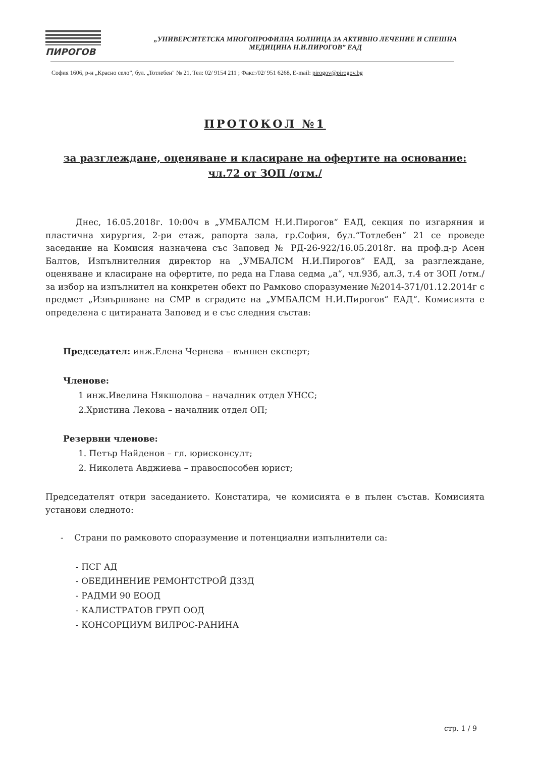ПИРОГОВ
„УНИВЕРСИТЕТСКА МНОГОПРОФИЛНА БОЛНИЦА ЗА АКТИВНО ЛЕЧЕНИЕ И СПЕШНА
МЕДИЦИНА Н.И.ПИРОГОВ” ЕАД
София 1606, р-н „Красно село”, бул. „Тотлебен" № 21, Тел: 02/ 9154 211 ; Факс:/02/ 951 6268, E-mail: pirogov@pirogov.bg
ПРОТОКОЛ №1
за разглеждане, оценяване и класиране на офертите на основание:
чл.72 от ЗОП /отм./
Днес, 16.05.2018г. 10:00ч в „УМБАЛСМ Н.И.Пирогов“ ЕАД, секция по изгаряния и пластична хирургия, 2-ри етаж, рапорта зала, гр.София, бул.“Тотлебен“ 21 се проведе заседание на Комисия назначена със Заповед № РД-26-922/16.05.2018г. на проф.д-р Асен Балтов, Изпълнителния директор на „УМБАЛСМ Н.И.Пирогов“ ЕАД, за разглеждане, оценяване и класиране на офертите, по реда на Глава седма „а“, чл.93б, ал.3, т.4 от ЗОП /отм./ за избор на изпълнител на конкретен обект по Рамково споразумение №2014-371/01.12.2014г с предмет „Извършване на СМР в сградите на „УМБАЛСМ Н.И.Пирогов“ ЕАД“. Комисията е определена с цитираната Заповед и е със следния състав:
Председател: инж.Елена Чернева – външен експерт;
Членове:
1 инж.Ивелина Някшолова – началник отдел УНСС;
2.Христина Лекова – началник отдел ОП;
Резервни членове:
1. Петър Найденов – гл. юрисконсулт;
2. Николета Авджиева – правоспособен юрист;
Председателят откри заседанието. Констатира, че комисията е в пълен състав. Комисията установи следното:
- Страни по рамковото споразумение и потенциални изпълнители са:
- ПСГ АД
- ОБЕДИНЕНИЕ РЕМОНТСТРОЙ ДЗЗД
- РАДМИ 90 ЕООД
- КАЛИСТРАТОВ ГРУП ООД
- КОНСОРЦИУМ ВИЛРОС-РАНИНА
стр. 1 / 9